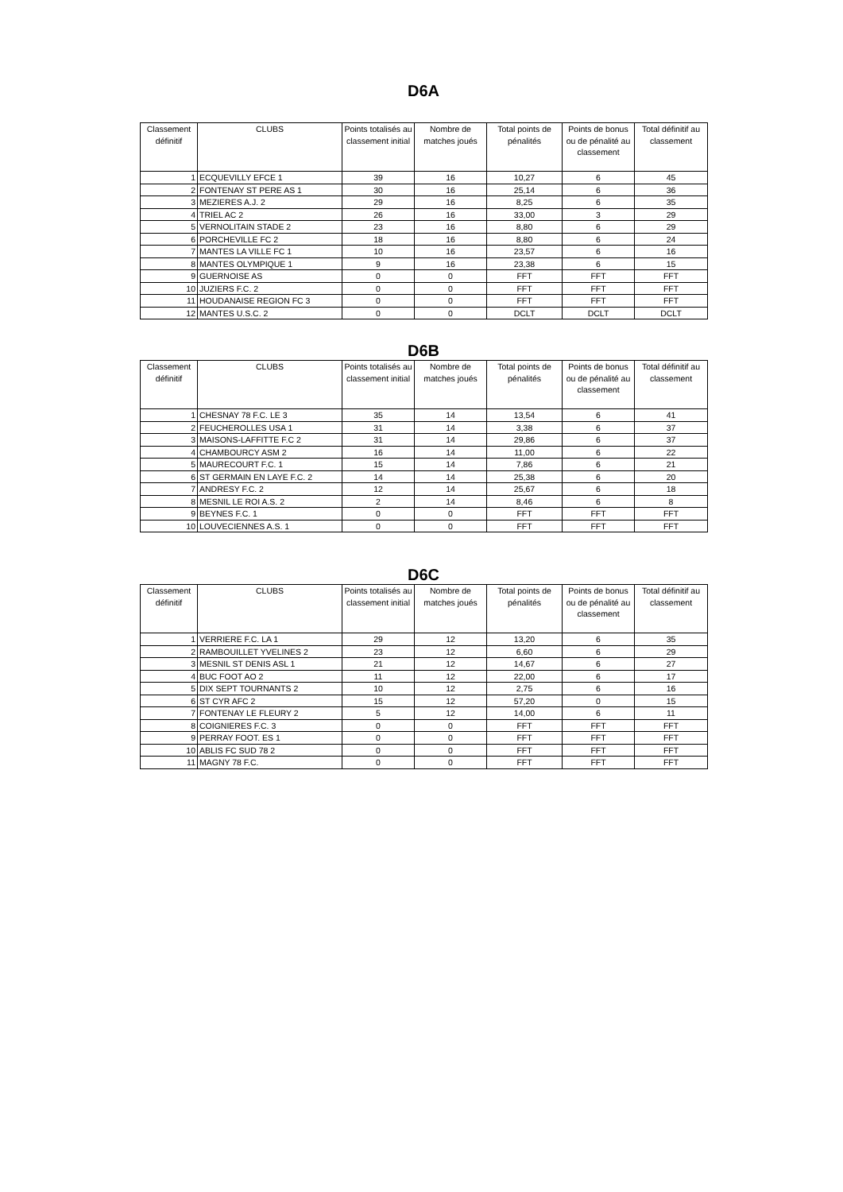D6A
| Classement définitif | CLUBS | Points totalisés au classement initial | Nombre de matches joués | Total points de pénalités | Points de bonus ou de pénalité au classement | Total définitif au classement |
| --- | --- | --- | --- | --- | --- | --- |
| 1 | ECQUEVILLY EFCE 1 | 39 | 16 | 10,27 | 6 | 45 |
| 2 | FONTENAY ST PERE AS 1 | 30 | 16 | 25,14 | 6 | 36 |
| 3 | MEZIERES A.J. 2 | 29 | 16 | 8,25 | 6 | 35 |
| 4 | TRIEL AC 2 | 26 | 16 | 33,00 | 3 | 29 |
| 5 | VERNOLITAIN STADE 2 | 23 | 16 | 8,80 | 6 | 29 |
| 6 | PORCHEVILLE FC 2 | 18 | 16 | 8,80 | 6 | 24 |
| 7 | MANTES LA VILLE FC 1 | 10 | 16 | 23,57 | 6 | 16 |
| 8 | MANTES OLYMPIQUE 1 | 9 | 16 | 23,38 | 6 | 15 |
| 9 | GUERNOISE AS | 0 | 0 | FFT | FFT | FFT |
| 10 | JUZIERS F.C. 2 | 0 | 0 | FFT | FFT | FFT |
| 11 | HOUDANAISE REGION FC 3 | 0 | 0 | FFT | FFT | FFT |
| 12 | MANTES U.S.C. 2 | 0 | 0 | DCLT | DCLT | DCLT |
D6B
| Classement définitif | CLUBS | Points totalisés au classement initial | Nombre de matches joués | Total points de pénalités | Points de bonus ou de pénalité au classement | Total définitif au classement |
| --- | --- | --- | --- | --- | --- | --- |
| 1 | CHESNAY 78 F.C. LE 3 | 35 | 14 | 13,54 | 6 | 41 |
| 2 | FEUCHEROLLES USA 1 | 31 | 14 | 3,38 | 6 | 37 |
| 3 | MAISONS-LAFFITTE F.C 2 | 31 | 14 | 29,86 | 6 | 37 |
| 4 | CHAMBOURCY ASM 2 | 16 | 14 | 11,00 | 6 | 22 |
| 5 | MAURECOURT F.C. 1 | 15 | 14 | 7,86 | 6 | 21 |
| 6 | ST GERMAIN EN LAYE F.C. 2 | 14 | 14 | 25,38 | 6 | 20 |
| 7 | ANDRESY F.C. 2 | 12 | 14 | 25,67 | 6 | 18 |
| 8 | MESNIL LE ROI A.S. 2 | 2 | 14 | 8,46 | 6 | 8 |
| 9 | BEYNES F.C. 1 | 0 | 0 | FFT | FFT | FFT |
| 10 | LOUVECIENNES A.S. 1 | 0 | 0 | FFT | FFT | FFT |
D6C
| Classement définitif | CLUBS | Points totalisés au classement initial | Nombre de matches joués | Total points de pénalités | Points de bonus ou de pénalité au classement | Total définitif au classement |
| --- | --- | --- | --- | --- | --- | --- |
| 1 | VERRIERE F.C. LA 1 | 29 | 12 | 13,20 | 6 | 35 |
| 2 | RAMBOUILLET YVELINES 2 | 23 | 12 | 6,60 | 6 | 29 |
| 3 | MESNIL ST DENIS ASL 1 | 21 | 12 | 14,67 | 6 | 27 |
| 4 | BUC FOOT AO 2 | 11 | 12 | 22,00 | 6 | 17 |
| 5 | DIX SEPT TOURNANTS 2 | 10 | 12 | 2,75 | 6 | 16 |
| 6 | ST CYR AFC 2 | 15 | 12 | 57,20 | 0 | 15 |
| 7 | FONTENAY LE FLEURY 2 | 5 | 12 | 14,00 | 6 | 11 |
| 8 | COIGNIERES F.C. 3 | 0 | 0 | FFT | FFT | FFT |
| 9 | PERRAY FOOT. ES 1 | 0 | 0 | FFT | FFT | FFT |
| 10 | ABLIS FC SUD 78 2 | 0 | 0 | FFT | FFT | FFT |
| 11 | MAGNY 78 F.C. | 0 | 0 | FFT | FFT | FFT |